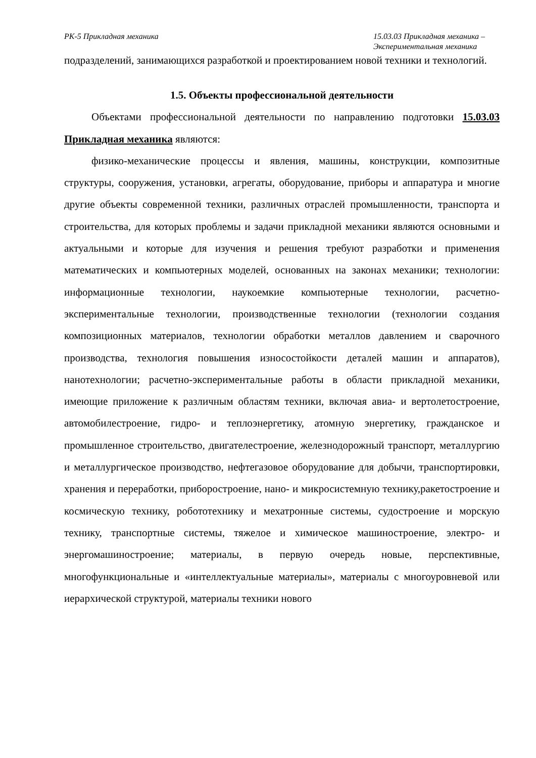РК-5 Прикладная механика 15.03.03 Прикладная механика –
Экспериментальная механика
подразделений, занимающихся разработкой и проектированием новой техники и технологий.
1.5. Объекты профессиональной деятельности
Объектами профессиональной деятельности по направлению подготовки 15.03.03 Прикладная механика являются:
физико-механические процессы и явления, машины, конструкции, композитные структуры, сооружения, установки, агрегаты, оборудование, приборы и аппаратура и многие другие объекты современной техники, различных отраслей промышленности, транспорта и строительства, для которых проблемы и задачи прикладной механики являются основными и актуальными и которые для изучения и решения требуют разработки и применения математических и компьютерных моделей, основанных на законах механики; технологии: информационные технологии, наукоемкие компьютерные технологии, расчетно-экспериментальные технологии, производственные технологии (технологии создания композиционных материалов, технологии обработки металлов давлением и сварочного производства, технология повышения износостойкости деталей машин и аппаратов), нанотехнологии; расчетно-экспериментальные работы в области прикладной механики, имеющие приложение к различным областям техники, включая авиа- и вертолетостроение, автомобилестроение, гидро- и теплоэнергетику, атомную энергетику, гражданское и промышленное строительство, двигателестроение, железнодорожный транспорт, металлургию и металлургическое производство, нефтегазовое оборудование для добычи, транспортировки, хранения и переработки, приборостроение, нано- и микросистемную технику,ракетостроение и космическую технику, робототехнику и мехатронные системы, судостроение и морскую технику, транспортные системы, тяжелое и химическое машиностроение, электро- и энергомашиностроение; материалы, в первую очередь новые, перспективные, многофункциональные и «интеллектуальные материалы», материалы с многоуровневой или иерархической структурой, материалы техники нового